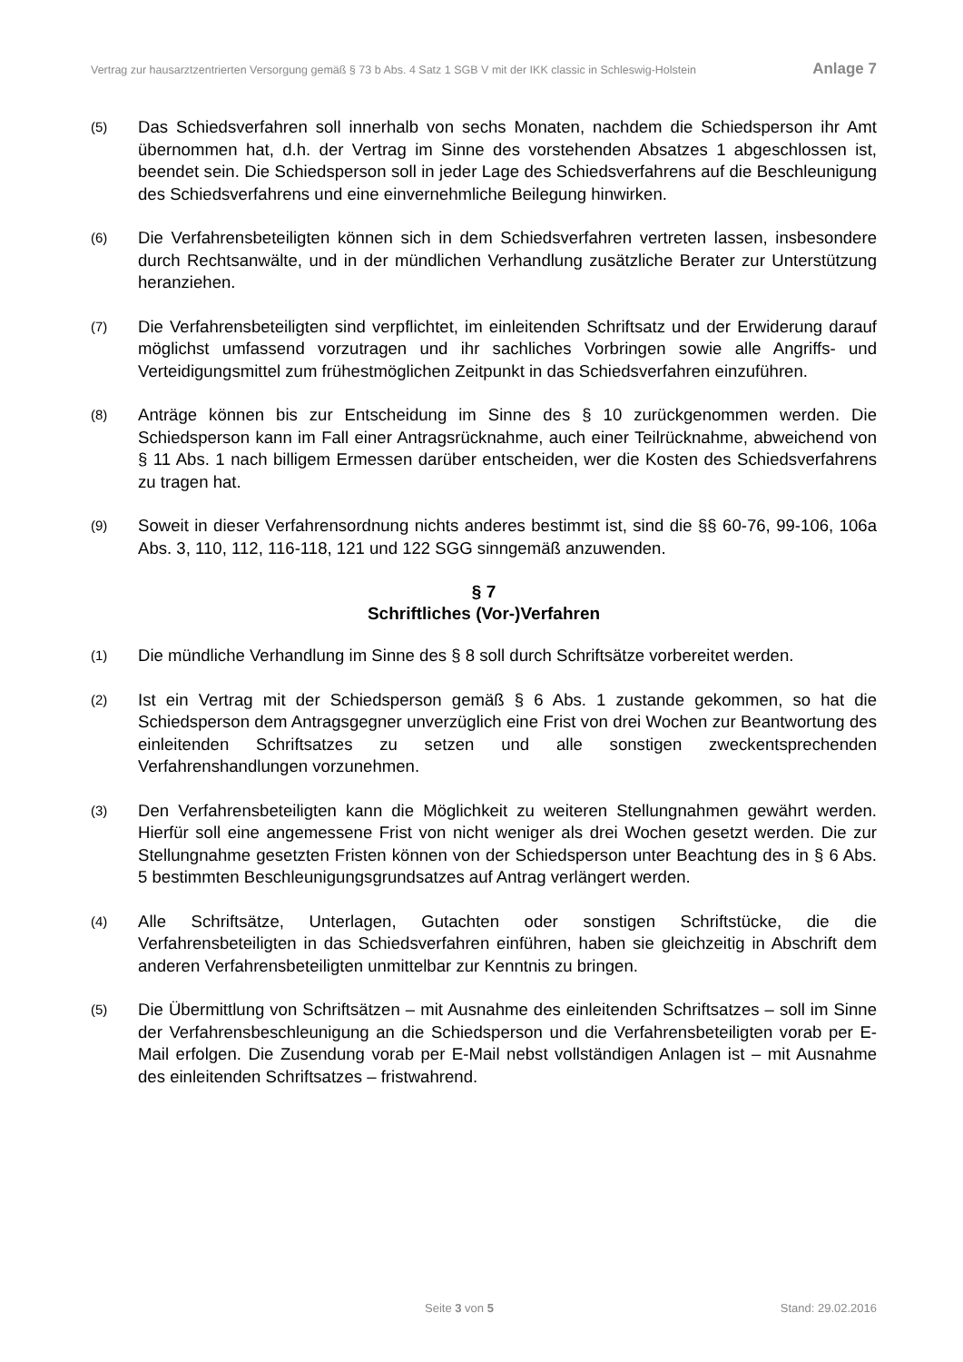Vertrag zur hausarztzentrierten Versorgung gemäß § 73 b Abs. 4 Satz 1 SGB V mit der IKK classic in Schleswig-Holstein Anlage 7
(5)
Das Schiedsverfahren soll innerhalb von sechs Monaten, nachdem die Schiedsperson ihr Amt übernommen hat, d.h. der Vertrag im Sinne des vorstehenden Absatzes 1 abgeschlossen ist, beendet sein. Die Schiedsperson soll in jeder Lage des Schiedsverfahrens auf die Beschleunigung des Schiedsverfahrens und eine einvernehmliche Beilegung hinwirken.
(6)
Die Verfahrensbeteiligten können sich in dem Schiedsverfahren vertreten lassen, insbesondere durch Rechtsanwälte, und in der mündlichen Verhandlung zusätzliche Berater zur Unterstützung heranziehen.
(7)
Die Verfahrensbeteiligten sind verpflichtet, im einleitenden Schriftsatz und der Erwiderung darauf möglichst umfassend vorzutragen und ihr sachliches Vorbringen sowie alle Angriffs- und Verteidigungsmittel zum frühestmöglichen Zeitpunkt in das Schiedsverfahren einzuführen.
(8)
Anträge können bis zur Entscheidung im Sinne des § 10 zurückgenommen werden. Die Schiedsperson kann im Fall einer Antragsrücknahme, auch einer Teilrücknahme, abweichend von § 11 Abs. 1 nach billigem Ermessen darüber entscheiden, wer die Kosten des Schiedsverfahrens zu tragen hat.
(9)
Soweit in dieser Verfahrensordnung nichts anderes bestimmt ist, sind die §§ 60-76, 99-106, 106a Abs. 3, 110, 112, 116-118, 121 und 122 SGG sinngemäß anzuwenden.
§ 7
Schriftliches (Vor-)Verfahren
(1)
Die mündliche Verhandlung im Sinne des § 8 soll durch Schriftsätze vorbereitet werden.
(2)
Ist ein Vertrag mit der Schiedsperson gemäß § 6 Abs. 1 zustande gekommen, so hat die Schiedsperson dem Antragsgegner unverzüglich eine Frist von drei Wochen zur Beantwortung des einleitenden Schriftsatzes zu setzen und alle sonstigen zweckentsprechenden Verfahrenshandlungen vorzunehmen.
(3)
Den Verfahrensbeteiligten kann die Möglichkeit zu weiteren Stellungnahmen gewährt werden. Hierfür soll eine angemessene Frist von nicht weniger als drei Wochen gesetzt werden. Die zur Stellungnahme gesetzten Fristen können von der Schiedsperson unter Beachtung des in § 6 Abs. 5 bestimmten Beschleunigungsgrundsatzes auf Antrag verlängert werden.
(4)
Alle Schriftsätze, Unterlagen, Gutachten oder sonstigen Schriftstücke, die die Verfahrensbeteiligten in das Schiedsverfahren einführen, haben sie gleichzeitig in Abschrift dem anderen Verfahrensbeteiligten unmittelbar zur Kenntnis zu bringen.
(5)
Die Übermittlung von Schriftsätzen – mit Ausnahme des einleitenden Schriftsatzes – soll im Sinne der Verfahrensbeschleunigung an die Schiedsperson und die Verfahrensbeteiligten vorab per E-Mail erfolgen. Die Zusendung vorab per E-Mail nebst vollständigen Anlagen ist – mit Ausnahme des einleitenden Schriftsatzes – fristwahrend.
Seite 3 von 5 Stand: 29.02.2016